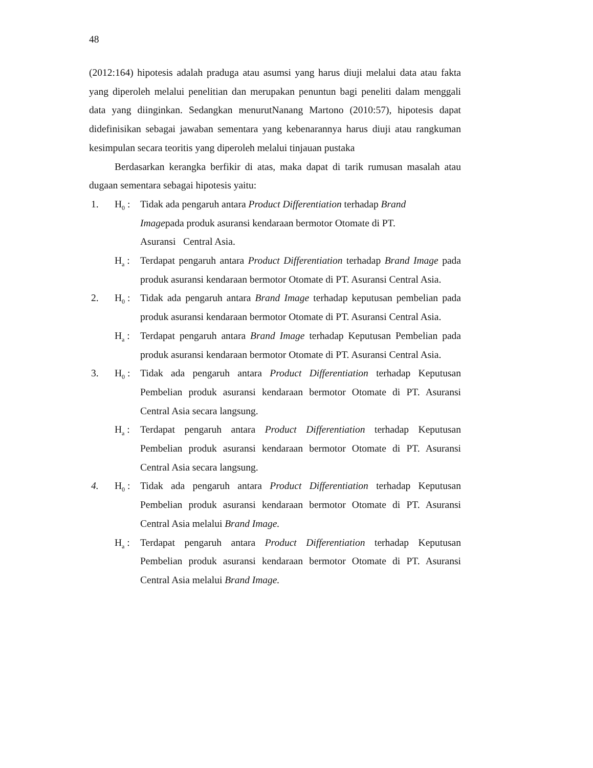48
(2012:164) hipotesis adalah praduga atau asumsi yang harus diuji melalui data atau fakta yang diperoleh melalui penelitian dan merupakan penuntun bagi peneliti dalam menggali data yang diinginkan. Sedangkan menurutNanang Martono (2010:57), hipotesis dapat didefinisikan sebagai jawaban sementara yang kebenarannya harus diuji atau rangkuman kesimpulan secara teoritis yang diperoleh melalui tinjauan pustaka
Berdasarkan kerangka berfikir di atas, maka dapat di tarik rumusan masalah atau dugaan sementara sebagai hipotesis yaitu:
1. H<sub>0</sub> : Tidak ada pengaruh antara Product Differentiation terhadap Brand Imagepada produk asuransi kendaraan bermotor Otomate di PT. Asuransi Central Asia.
H<sub>a</sub> : Terdapat pengaruh antara Product Differentiation terhadap Brand Image pada produk asuransi kendaraan bermotor Otomate di PT. Asuransi Central Asia.
2. H<sub>0</sub> : Tidak ada pengaruh antara Brand Image terhadap keputusan pembelian pada produk asuransi kendaraan bermotor Otomate di PT. Asuransi Central Asia.
H<sub>a</sub> : Terdapat pengaruh antara Brand Image terhadap Keputusan Pembelian pada produk asuransi kendaraan bermotor Otomate di PT. Asuransi Central Asia.
3. H<sub>0</sub> : Tidak ada pengaruh antara Product Differentiation terhadap Keputusan Pembelian produk asuransi kendaraan bermotor Otomate di PT. Asuransi Central Asia secara langsung.
H<sub>a</sub> : Terdapat pengaruh antara Product Differentiation terhadap Keputusan Pembelian produk asuransi kendaraan bermotor Otomate di PT. Asuransi Central Asia secara langsung.
4. H<sub>0</sub> : Tidak ada pengaruh antara Product Differentiation terhadap Keputusan Pembelian produk asuransi kendaraan bermotor Otomate di PT. Asuransi Central Asia melalui Brand Image.
H<sub>a</sub> : Terdapat pengaruh antara Product Differentiation terhadap Keputusan Pembelian produk asuransi kendaraan bermotor Otomate di PT. Asuransi Central Asia melalui Brand Image.